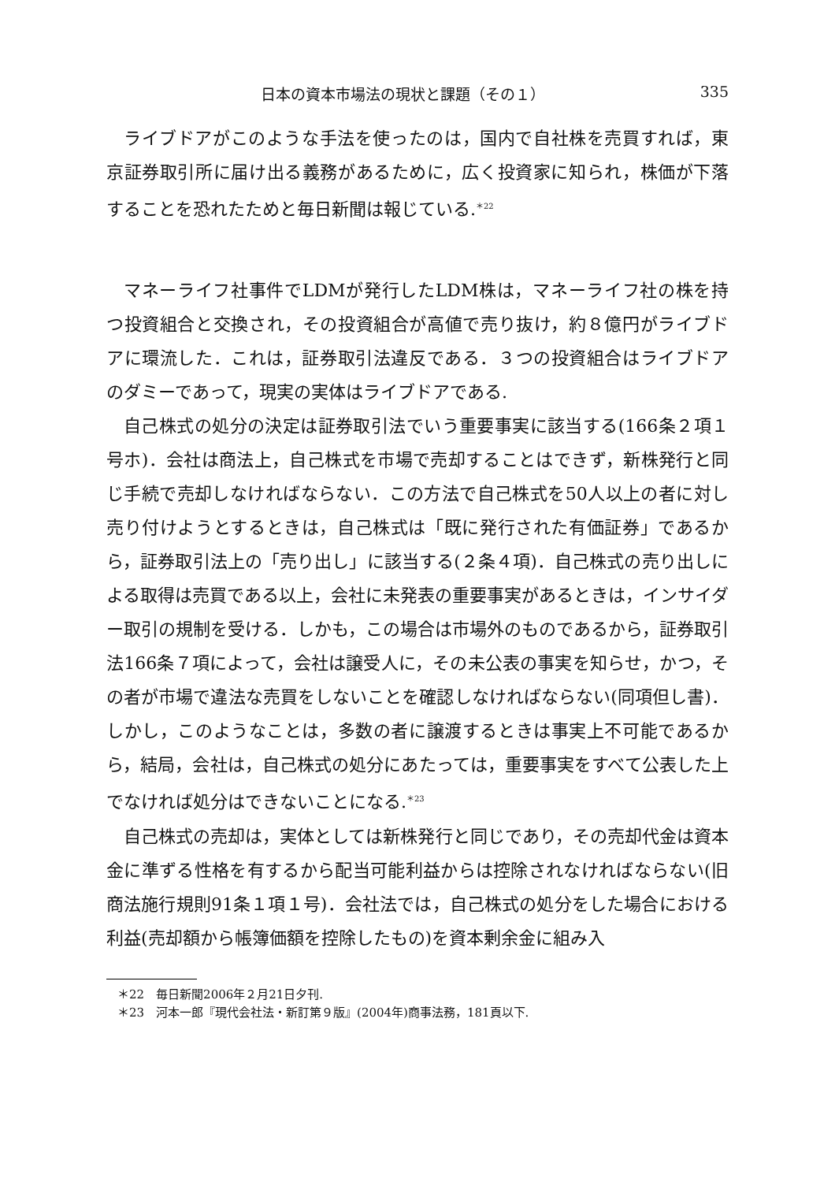日本の資本市場法の現状と課題（その１） 335
ライブドアがこのような手法を使ったのは，国内で自社株を売買すれば，東京証券取引所に届け出る義務があるために，広く投資家に知られ，株価が下落することを恐れたためと毎日新聞は報じている.<sup>＊22</sup>
マネーライフ社事件でLDMが発行したLDM株は，マネーライフ社の株を持つ投資組合と交換され，その投資組合が高値で売り抜け，約８億円がライブドアに環流した．これは，証券取引法違反である．３つの投資組合はライブドアのダミーであって，現実の実体はライブドアである.
自己株式の処分の決定は証券取引法でいう重要事実に該当する(166条２項１号ホ)．会社は商法上，自己株式を市場で売却することはできず，新株発行と同じ手続で売却しなければならない．この方法で自己株式を50人以上の者に対し売り付けようとするときは，自己株式は「既に発行された有価証券」であるから，証券取引法上の「売り出し」に該当する(２条４項)．自己株式の売り出しによる取得は売買である以上，会社に未発表の重要事実があるときは，インサイダー取引の規制を受ける．しかも，この場合は市場外のものであるから，証券取引法166条７項によって，会社は譲受人に，その未公表の事実を知らせ，かつ，その者が市場で違法な売買をしないことを確認しなければならない(同項但し書)．しかし，このようなことは，多数の者に譲渡するときは事実上不可能であるから，結局，会社は，自己株式の処分にあたっては，重要事実をすべて公表した上でなければ処分はできないことになる.<sup>＊23</sup>
自己株式の売却は，実体としては新株発行と同じであり，その売却代金は資本金に準ずる性格を有するから配当可能利益からは控除されなければならない(旧商法施行規則91条１項１号)．会社法では，自己株式の処分をした場合における利益(売却額から帳簿価額を控除したもの)を資本剰余金に組み入
＊22　毎日新聞2006年２月21日夕刊.
＊23　河本一郎『現代会社法・新訂第９版』(2004年)商事法務，181頁以下.